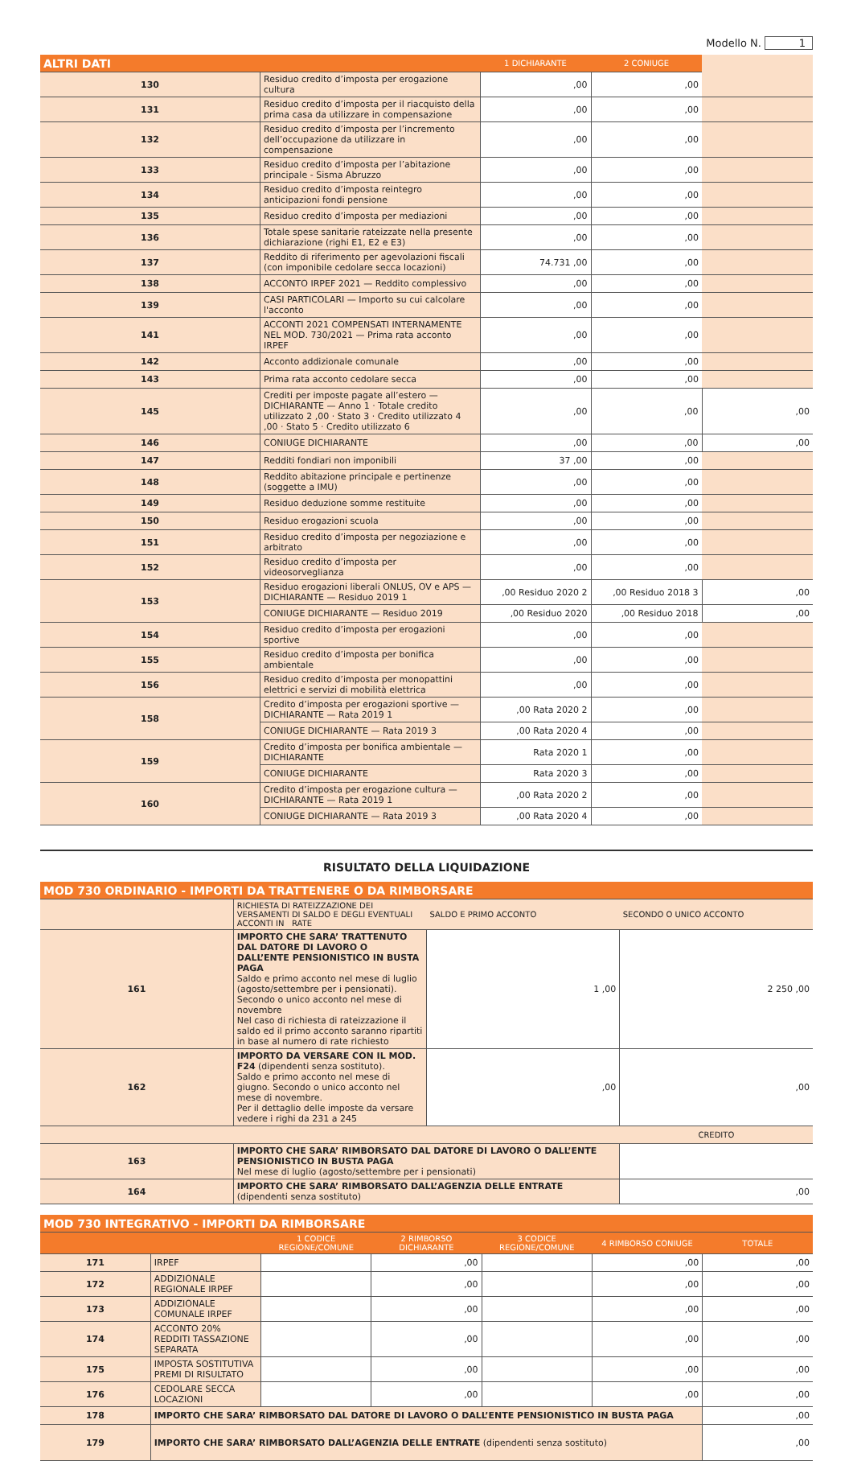Modello N. 1
| ALTRI DATI | | 1 DICHIARANTE | 2 CONIUGE | |
| --- | --- | --- | --- | --- |
| 130 | Residuo credito d’imposta per erogazione cultura | ,00 | ,00 | |
| 131 | Residuo credito d’imposta per il riacquisto della prima casa da utilizzare in compensazione | ,00 | ,00 | |
| 132 | Residuo credito d’imposta per l’incremento dell’occupazione da utilizzare in compensazione | ,00 | ,00 | |
| 133 | Residuo credito d’imposta per l’abitazione principale - Sisma Abruzzo | ,00 | ,00 | |
| 134 | Residuo credito d’imposta reintegro anticipazioni fondi pensione | ,00 | ,00 | |
| 135 | Residuo credito d’imposta per mediazioni | ,00 | ,00 | |
| 136 | Totale spese sanitarie rateizzate nella presente dichiarazione (righi E1, E2 e E3) | ,00 | ,00 | |
| 137 | Reddito di riferimento per agevolazioni fiscali (con imponibile cedolare secca locazioni) | 74.731 ,00 | ,00 | |
| 138 | ACCONTO IRPEF 2021 — Reddito complessivo | ,00 | ,00 | |
| 139 | CASI PARTICOLARI — Importo su cui calcolare l'acconto | ,00 | ,00 | |
| 141 | ACCONTI 2021 COMPENSATI INTERNAMENTE NEL MOD. 730/2021 — Prima rata acconto IRPEF | ,00 | ,00 | |
| 142 | Acconto addizionale comunale | ,00 | ,00 | |
| 143 | Prima rata acconto cedolare secca | ,00 | ,00 | |
| 145 | Crediti per imposte pagate all’estero — DICHIARANTE — Anno 1 · Totale credito utilizzato 2 ,00 · Stato 3 · Credito utilizzato 4 ,00 · Stato 5 · Credito utilizzato 6 | ,00 | ,00 | ,00 |
| 146 | CONIUGE DICHIARANTE | ,00 | ,00 | ,00 |
| 147 | Redditi fondiari non imponibili | 37 ,00 | ,00 | |
| 148 | Reddito abitazione principale e pertinenze (soggette a IMU) | ,00 | ,00 | |
| 149 | Residuo deduzione somme restituite | ,00 | ,00 | |
| 150 | Residuo erogazioni scuola | ,00 | ,00 | |
| 151 | Residuo credito d’imposta per negoziazione e arbitrato | ,00 | ,00 | |
| 152 | Residuo credito d’imposta per videosorveglianza | ,00 | ,00 | |
| 153 | Residuo erogazioni liberali ONLUS, OV e APS — DICHIARANTE — Residuo 2019 1 | ,00 Residuo 2020 2 | ,00 Residuo 2018 3 | ,00 |
| | CONIUGE DICHIARANTE — Residuo 2019 | ,00 Residuo 2020 | ,00 Residuo 2018 | ,00 |
| 154 | Residuo credito d’imposta per erogazioni sportive | ,00 | ,00 | |
| 155 | Residuo credito d’imposta per bonifica ambientale | ,00 | ,00 | |
| 156 | Residuo credito d’imposta per monopattini elettrici e servizi di mobilità elettrica | ,00 | ,00 | |
| 158 | Credito d’imposta per erogazioni sportive — DICHIARANTE — Rata 2019 1 | ,00 Rata 2020 2 | ,00 | |
| | CONIUGE DICHIARANTE — Rata 2019 3 | ,00 Rata 2020 4 | ,00 | |
| 159 | Credito d’imposta per bonifica ambientale — DICHIARANTE | Rata 2020 1 | ,00 | |
| | CONIUGE DICHIARANTE | Rata 2020 3 | ,00 | |
| 160 | Credito d’imposta per erogazione cultura — DICHIARANTE — Rata 2019 1 | ,00 Rata 2020 2 | ,00 | |
| | CONIUGE DICHIARANTE — Rata 2019 3 | ,00 Rata 2020 4 | ,00 | |
RISULTATO DELLA LIQUIDAZIONE
| MOD 730 ORDINARIO - IMPORTI DA TRATTENERE O DA RIMBORSARE | | | |
| --- | --- | --- | --- |
| | RICHIESTA DI RATEIZZAZIONE DEI VERSAMENTI DI SALDO E DEGLI EVENTUALI ACCONTI IN RATE | SALDO E PRIMO ACCONTO | SECONDO O UNICO ACCONTO |
| 161 | IMPORTO CHE SARA’ TRATTENUTO DAL DATORE DI LAVORO O DALL’ENTE PENSIONISTICO IN BUSTA PAGA Saldo e primo acconto nel mese di luglio (agosto/settembre per i pensionati). Secondo o unico acconto nel mese di novembre Nel caso di richiesta di rateizzazione il saldo ed il primo acconto saranno ripartiti in base al numero di rate richiesto | 1 ,00 | 2 250 ,00 |
| 162 | IMPORTO DA VERSARE CON IL MOD. F24 (dipendenti senza sostituto). Saldo e primo acconto nel mese di giugno. Secondo o unico acconto nel mese di novembre. Per il dettaglio delle imposte da versare vedere i righi da 231 a 245 | ,00 | ,00 |
| | | | CREDITO |
| 163 | IMPORTO CHE SARA’ RIMBORSATO DAL DATORE DI LAVORO O DALL’ENTE PENSIONISTICO IN BUSTA PAGA Nel mese di luglio (agosto/settembre per i pensionati) | | |
| 164 | IMPORTO CHE SARA’ RIMBORSATO DALL’AGENZIA DELLE ENTRATE (dipendenti senza sostituto) | | ,00 |
| MOD 730 INTEGRATIVO - IMPORTI DA RIMBORSARE | | | | | | |
| --- | --- | --- | --- | --- | --- | --- |
| | | 1 CODICE REGIONE/COMUNE | 2 RIMBORSO DICHIARANTE | 3 CODICE REGIONE/COMUNE | 4 RIMBORSO CONIUGE | TOTALE |
| 171 | IRPEF | | ,00 | | ,00 | ,00 |
| 172 | ADDIZIONALE REGIONALE IRPEF | | ,00 | | ,00 | ,00 |
| 173 | ADDIZIONALE COMUNALE IRPEF | | ,00 | | ,00 | ,00 |
| 174 | ACCONTO 20% REDDITI TASSAZIONE SEPARATA | | ,00 | | ,00 | ,00 |
| 175 | IMPOSTA SOSTITUTIVA PREMI DI RISULTATO | | ,00 | | ,00 | ,00 |
| 176 | CEDOLARE SECCA LOCAZIONI | | ,00 | | ,00 | ,00 |
| 178 | IMPORTO CHE SARA’ RIMBORSATO DAL DATORE DI LAVORO O DALL’ENTE PENSIONISTICO IN BUSTA PAGA | | | | | ,00 |
| 179 | IMPORTO CHE SARA’ RIMBORSATO DALL’AGENZIA DELLE ENTRATE (dipendenti senza sostituto) | | | | | ,00 |